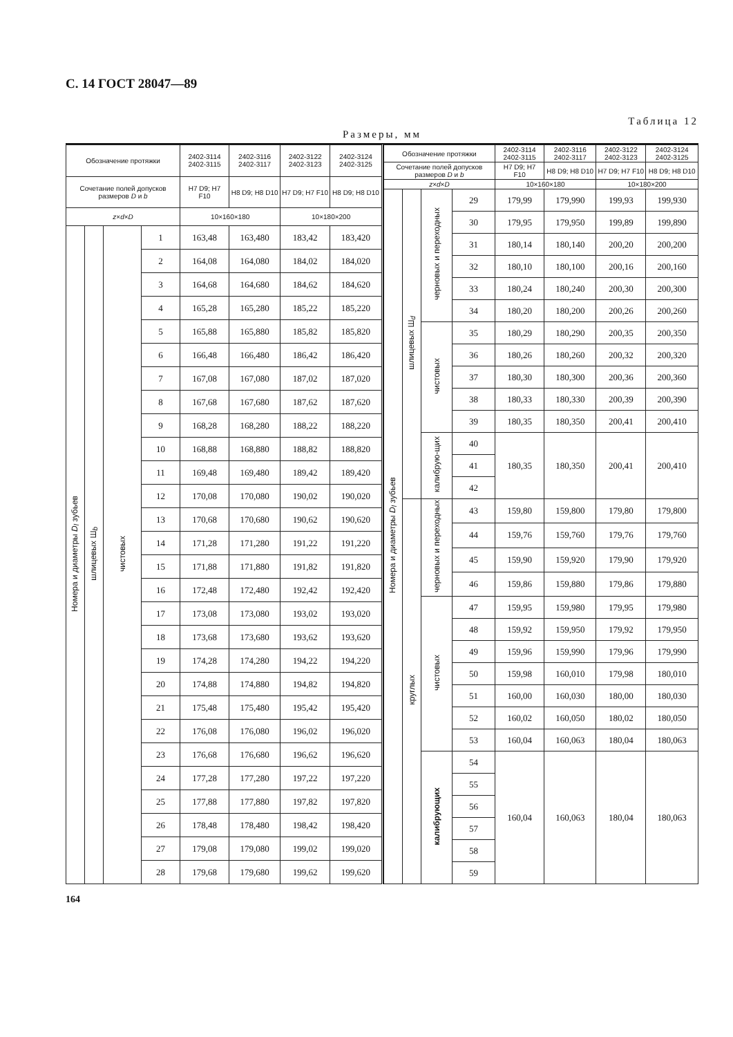С. 14 ГОСТ 28047—89
Таблица 12
Размеры, мм
| Обозначение протяжки | | | | 2402-3114 2402-3115 | 2402-3116 2402-3117 | 2402-3122 2402-3123 | 2402-3124 2402-3125 |
| --- | --- | --- | --- | --- | --- | --- | --- |
| Сочетание полей допусков размеров D и b | | | | H7 D9; H7 F10 | H8 D9; H8 D10 | H7 D9; H7 F10 | H8 D9; H8 D10 |
| z × d × D | | | | 10×160×180 | | 10×180×200 | |
| Номера и диаметры D<sub>l</sub> зубьев | шлицевых Ш<sub>b</sub> | чистовых | 1 | 163,48 | 163,480 | 183,42 | 183,420 |
| | | | 2 | 164,08 | 164,080 | 184,02 | 184,020 |
| | | | 3 | 164,68 | 164,680 | 184,62 | 184,620 |
| | | | 4 | 165,28 | 165,280 | 185,22 | 185,220 |
| | | | 5 | 165,88 | 165,880 | 185,82 | 185,820 |
| | | | 6 | 166,48 | 166,480 | 186,42 | 186,420 |
| | | | 7 | 167,08 | 167,080 | 187,02 | 187,020 |
| | | | 8 | 167,68 | 167,680 | 187,62 | 187,620 |
| | | | 9 | 168,28 | 168,280 | 188,22 | 188,220 |
| | | | 10 | 168,88 | 168,880 | 188,82 | 188,820 |
| | | | 11 | 169,48 | 169,480 | 189,42 | 189,420 |
| | | | 12 | 170,08 | 170,080 | 190,02 | 190,020 |
| | | | 13 | 170,68 | 170,680 | 190,62 | 190,620 |
| | | | 14 | 171,28 | 171,280 | 191,22 | 191,220 |
| | | | 15 | 171,88 | 171,880 | 191,82 | 191,820 |
| | | | 16 | 172,48 | 172,480 | 192,42 | 192,420 |
| | | | 17 | 173,08 | 173,080 | 193,02 | 193,020 |
| | | | 18 | 173,68 | 173,680 | 193,62 | 193,620 |
| | | | 19 | 174,28 | 174,280 | 194,22 | 194,220 |
| | | | 20 | 174,88 | 174,880 | 194,82 | 194,820 |
| | | | 21 | 175,48 | 175,480 | 195,42 | 195,420 |
| | | | 22 | 176,08 | 176,080 | 196,02 | 196,020 |
| | | | 23 | 176,68 | 176,680 | 196,62 | 196,620 |
| | | | 24 | 177,28 | 177,280 | 197,22 | 197,220 |
| | | | 25 | 177,88 | 177,880 | 197,82 | 197,820 |
| | | | 26 | 178,48 | 178,480 | 198,42 | 198,420 |
| | | | 27 | 179,08 | 179,080 | 199,02 | 199,020 |
| | | | 28 | 179,68 | 179,680 | 199,62 | 199,620 |
| Обозначение протяжки | | | | 2402-3114 2402-3115 | 2402-3116 2402-3117 | 2402-3122 2402-3123 | 2402-3124 2402-3125 |
| --- | --- | --- | --- | --- | --- | --- | --- |
| Сочетание полей допусков размеров D и b | | | | H7 D9; H7 F10 | H8 D9; H8 D10 | H7 D9; H7 F10 | H8 D9; H8 D10 |
| z × d × D | | | | 10×160×180 | | 10×180×200 | |
| Номера и диаметры D<sub>l</sub> зубьев | шлицевых Ш<sub>d</sub> | черновых и переходных | 29 | 179,99 | 179,990 | 199,93 | 199,930 |
| | | | 30 | 179,95 | 179,950 | 199,89 | 199,890 |
| | | | 31 | 180,14 | 180,140 | 200,20 | 200,200 |
| | | | 32 | 180,10 | 180,100 | 200,16 | 200,160 |
| | | | 33 | 180,24 | 180,240 | 200,30 | 200,300 |
| | | | 34 | 180,20 | 180,200 | 200,26 | 200,260 |
| | | чистовых | 35 | 180,29 | 180,290 | 200,35 | 200,350 |
| | | | 36 | 180,26 | 180,260 | 200,32 | 200,320 |
| | | | 37 | 180,30 | 180,300 | 200,36 | 200,360 |
| | | | 38 | 180,33 | 180,330 | 200,39 | 200,390 |
| | | | 39 | 180,35 | 180,350 | 200,41 | 200,410 |
| | | калибрую-щих | 40 | 180,35 | 180,350 | 200,41 | 200,410 |
| | | | 41 | | | | |
| | | | 42 | | | | |
| | круглых | черновых и переходных | 43 | 159,80 | 159,800 | 179,80 | 179,800 |
| | | | 44 | 159,76 | 159,760 | 179,76 | 179,760 |
| | | | 45 | 159,90 | 159,920 | 179,90 | 179,920 |
| | | | 46 | 159,86 | 159,880 | 179,86 | 179,880 |
| | | чистовых | 47 | 159,95 | 159,980 | 179,95 | 179,980 |
| | | | 48 | 159,92 | 159,950 | 179,92 | 179,950 |
| | | | 49 | 159,96 | 159,990 | 179,96 | 179,990 |
| | | | 50 | 159,98 | 160,010 | 179,98 | 180,010 |
| | | | 51 | 160,00 | 160,030 | 180,00 | 180,030 |
| | | | 52 | 160,02 | 160,050 | 180,02 | 180,050 |
| | | | 53 | 160,04 | 160,063 | 180,04 | 180,063 |
| | | калибрующих | 54 | 160,04 | 160,063 | 180,04 | 180,063 |
| | | | 55 | | | | |
| | | | 56 | | | | |
| | | | 57 | | | | |
| | | | 58 | | | | |
| | | | 59 | | | | |
164